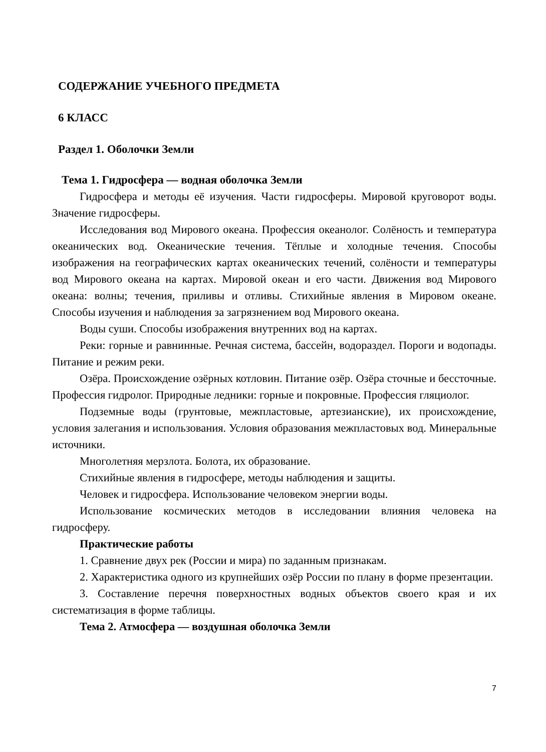СОДЕРЖАНИЕ УЧЕБНОГО ПРЕДМЕТА
6 КЛАСС
Раздел 1. Оболочки Земли
Тема 1. Гидросфера — водная оболочка Земли
Гидросфера и методы её изучения. Части гидросферы. Мировой круговорот воды. Значение гидросферы.
Исследования вод Мирового океана. Профессия океанолог. Солёность и температура океанических вод. Океанические течения. Тёплые и холодные течения. Способы изображения на географических картах океанических течений, солёности и температуры вод Мирового океана на картах. Мировой океан и его части. Движения вод Мирового океана: волны; течения, приливы и отливы. Стихийные явления в Мировом океане. Способы изучения и наблюдения за загрязнением вод Мирового океана.
Воды суши. Способы изображения внутренних вод на картах.
Реки: горные и равнинные. Речная система, бассейн, водораздел. Пороги и водопады. Питание и режим реки.
Озёра. Происхождение озёрных котловин. Питание озёр. Озёра сточные и бессточные. Профессия гидролог. Природные ледники: горные и покровные. Профессия гляциолог.
Подземные воды (грунтовые, межпластовые, артезианские), их происхождение, условия залегания и использования. Условия образования межпластовых вод. Минеральные источники.
Многолетняя мерзлота. Болота, их образование.
Стихийные явления в гидросфере, методы наблюдения и защиты.
Человек и гидросфера. Использование человеком энергии воды.
Использование космических методов в исследовании влияния человека на гидросферу.
Практические работы
1. Сравнение двух рек (России и мира) по заданным признакам.
2. Характеристика одного из крупнейших озёр России по плану в форме презентации.
3. Составление перечня поверхностных водных объектов своего края и их систематизация в форме таблицы.
Тема 2. Атмосфера — воздушная оболочка Земли
7